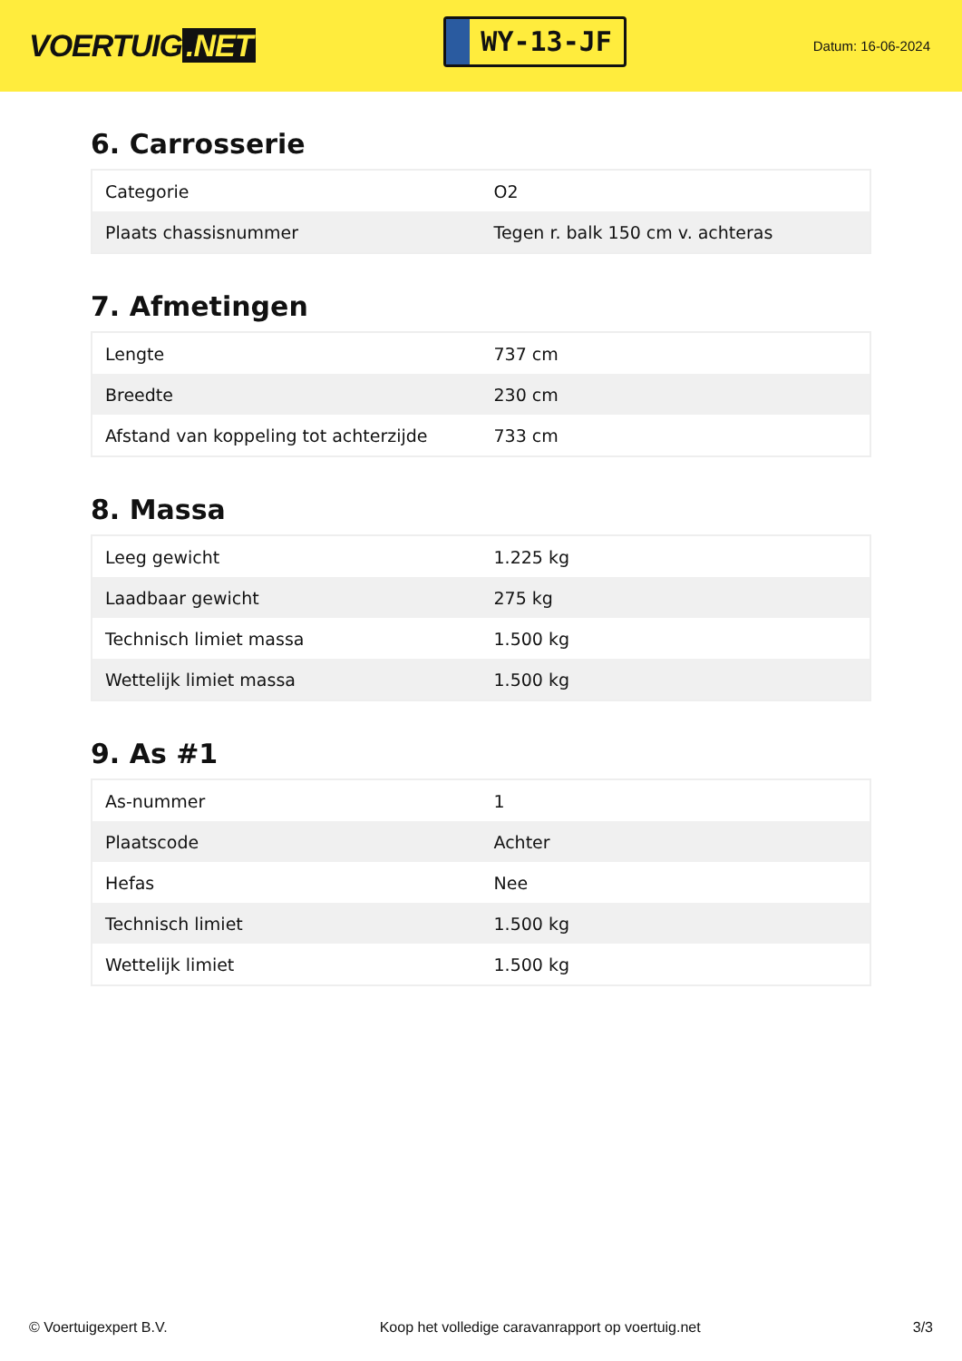VOERTUIG.NET
WY-13-JF
Datum: 16-06-2024
6. Carrosserie
| Categorie | O2 |
| Plaats chassisnummer | Tegen r. balk 150 cm v. achteras |
7. Afmetingen
| Lengte | 737 cm |
| Breedte | 230 cm |
| Afstand van koppeling tot achterzijde | 733 cm |
8. Massa
| Leeg gewicht | 1.225 kg |
| Laadbaar gewicht | 275 kg |
| Technisch limiet massa | 1.500 kg |
| Wettelijk limiet massa | 1.500 kg |
9. As #1
| As-nummer | 1 |
| Plaatscode | Achter |
| Hefas | Nee |
| Technisch limiet | 1.500 kg |
| Wettelijk limiet | 1.500 kg |
© Voertuigexpert B.V. Koop het volledige caravanrapport op voertuig.net 3/3